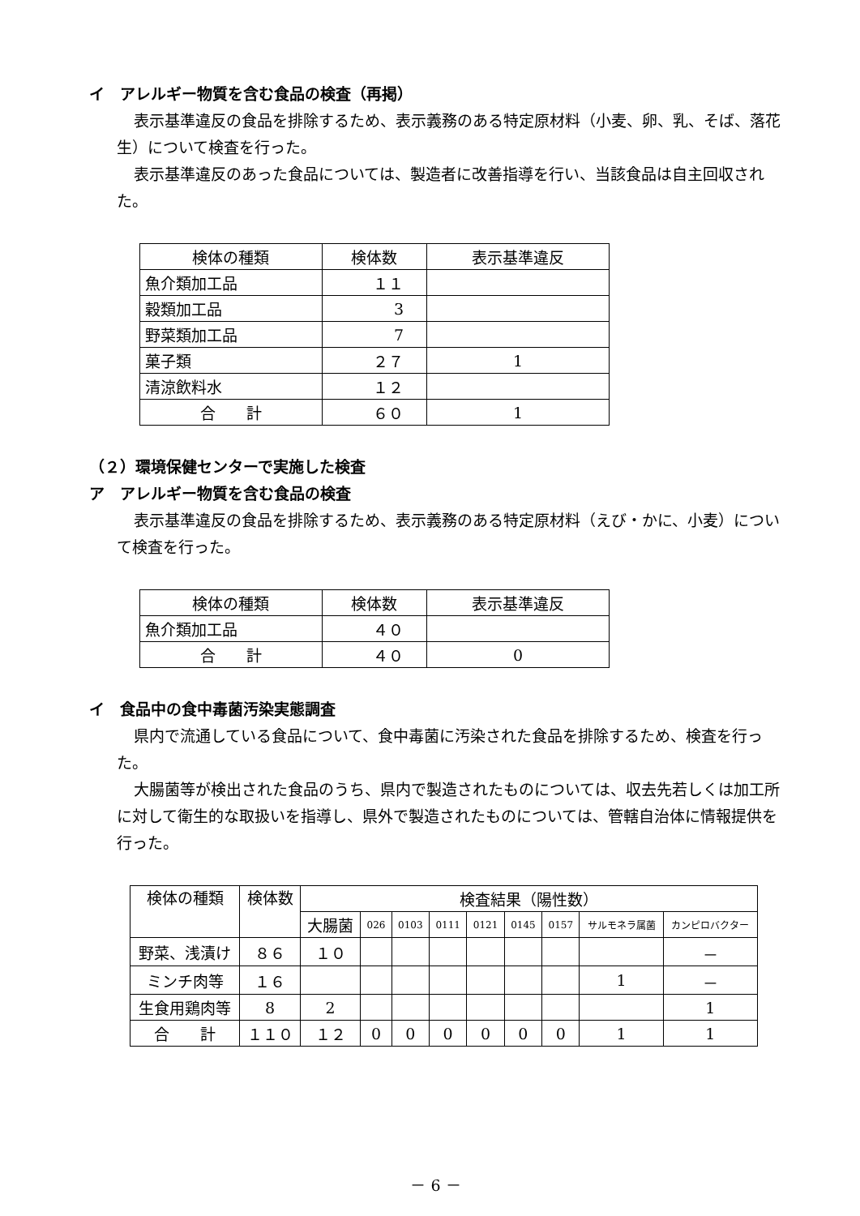イ　アレルギー物質を含む食品の検査（再掲）
表示基準違反の食品を排除するため、表示義務のある特定原材料（小麦、卵、乳、そば、落花生）について検査を行った。
表示基準違反のあった食品については、製造者に改善指導を行い、当該食品は自主回収された。
| 検体の種類 | 検体数 | 表示基準違反 |
| --- | --- | --- |
| 魚介類加工品 | １１ | |
| 穀類加工品 | 3 | |
| 野菜類加工品 | 7 | |
| 菓子類 | ２７ | 1 |
| 清涼飲料水 | １２ | |
| 合 計 | ６０ | 1 |
（２）環境保健センターで実施した検査
ア　アレルギー物質を含む食品の検査
表示基準違反の食品を排除するため、表示義務のある特定原材料（えび・かに、小麦）について検査を行った。
| 検体の種類 | 検体数 | 表示基準違反 |
| --- | --- | --- |
| 魚介類加工品 | ４０ | |
| 合 計 | ４０ | 0 |
イ　食品中の食中毒菌汚染実態調査
県内で流通している食品について、食中毒菌に汚染された食品を排除するため、検査を行った。
大腸菌等が検出された食品のうち、県内で製造されたものについては、収去先若しくは加工所に対して衛生的な取扱いを指導し、県外で製造されたものについては、管轄自治体に情報提供を行った。
| 検体の種類 | 検体数 | 検査結果（陽性数） | | | | | | | | |
| --- | --- | --- | --- | --- | --- | --- | --- | --- | --- | --- |
| | | 大腸菌 | 026 | 0103 | 0111 | 0121 | 0145 | 0157 | サルモネラ属菌 | カンピロバクター |
| 野菜、浅漬け | ８６ | １０ | | | | | | | | － |
| ミンチ肉等 | １６ | | | | | | | | 1 | － |
| 生食用鶏肉等 | 8 | 2 | | | | | | | | 1 |
| 合 計 | １１０ | １２ | 0 | 0 | 0 | 0 | 0 | 0 | 1 | 1 |
－ 6 －